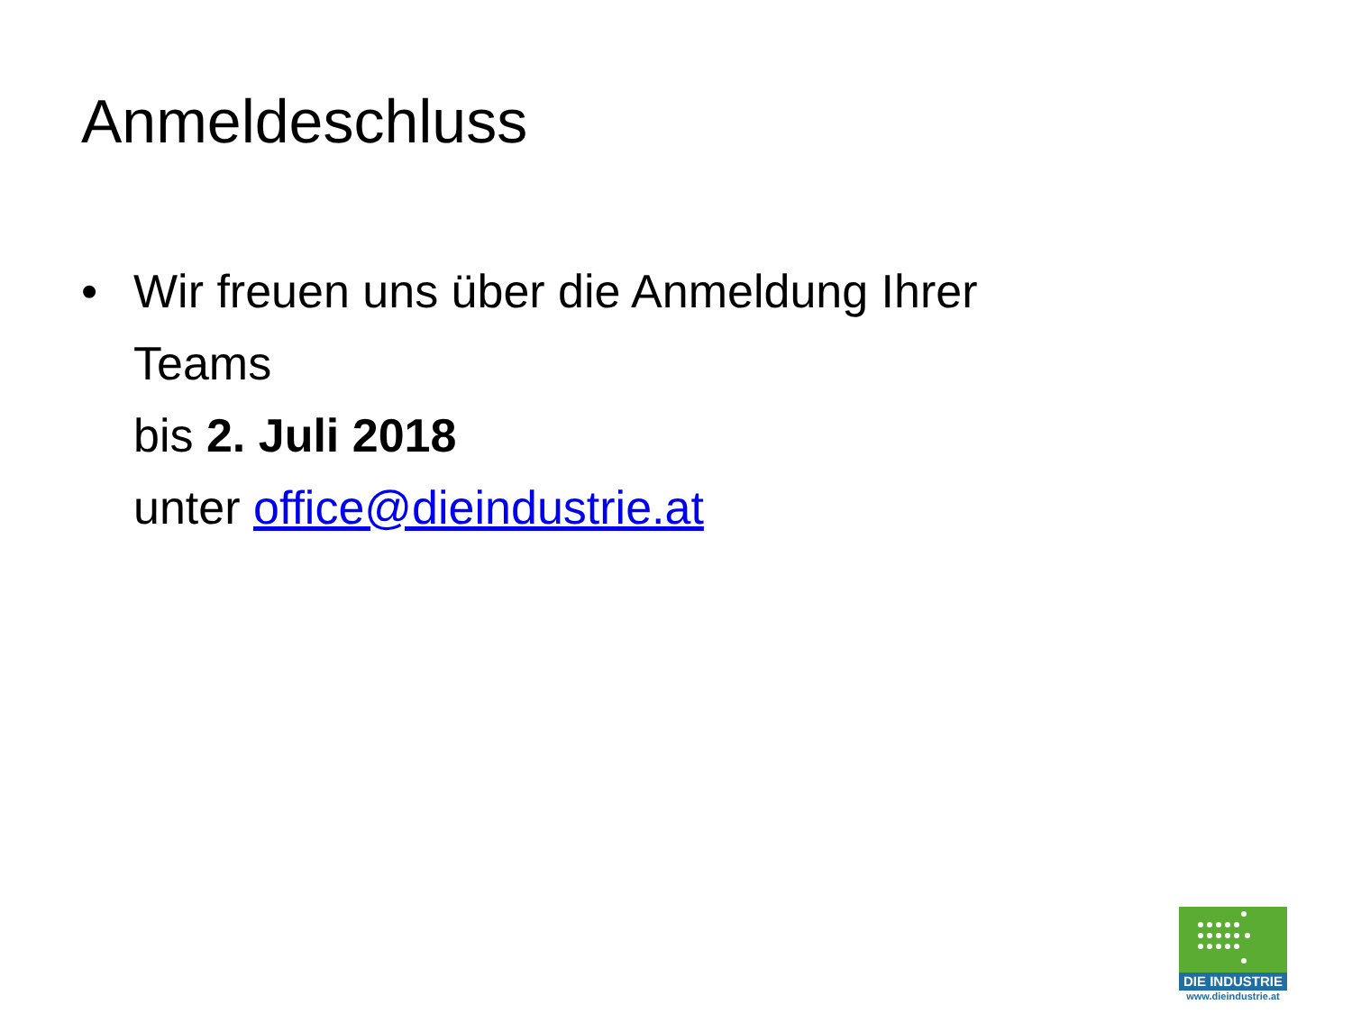Anmeldeschluss
• Wir freuen uns über die Anmeldung Ihrer
Teams
bis 2. Juli 2018
unter office@dieindustrie.at
DIE INDUSTRIE
www.dieindustrie.at